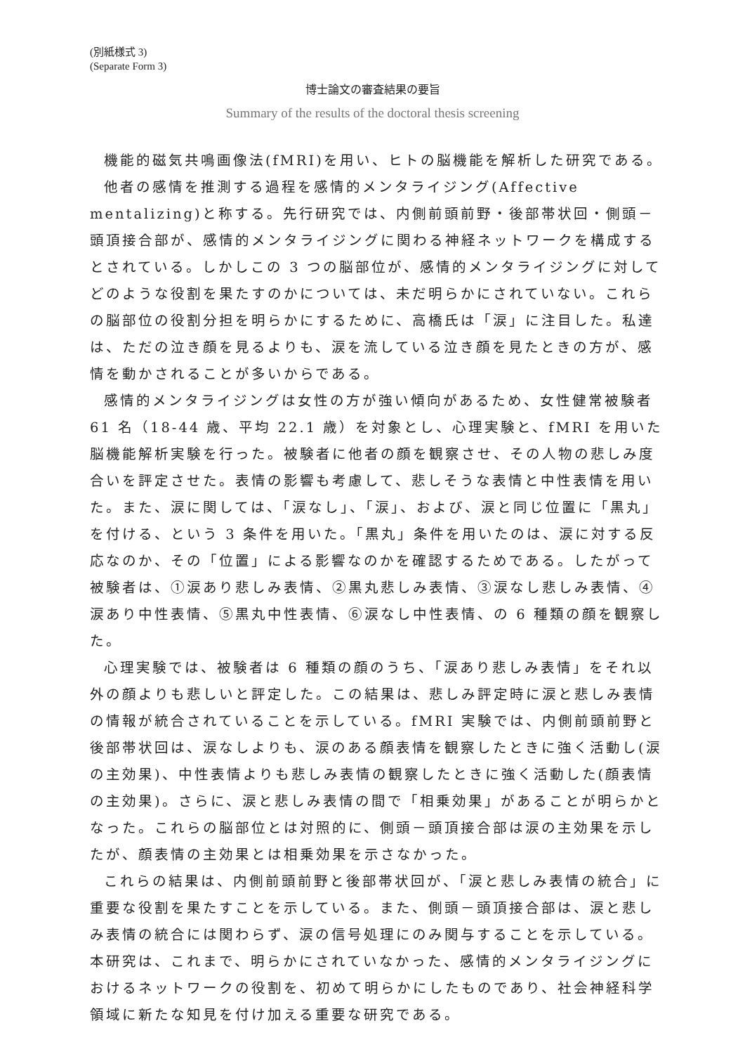(別紙様式 3)
(Separate Form 3)
博士論文の審査結果の要旨
Summary of the results of the doctoral thesis screening
機能的磁気共鳴画像法(fMRI)を用い、ヒトの脳機能を解析した研究である。
他者の感情を推測する過程を感情的メンタライジング(Affective mentalizing)と称する。先行研究では、内側前頭前野・後部帯状回・側頭－頭頂接合部が、感情的メンタライジングに関わる神経ネットワークを構成するとされている。しかしこの 3 つの脳部位が、感情的メンタライジングに対してどのような役割を果たすのかについては、未だ明らかにされていない。これらの脳部位の役割分担を明らかにするために、高橋氏は「涙」に注目した。私達は、ただの泣き顔を見るよりも、涙を流している泣き顔を見たときの方が、感情を動かされることが多いからである。
感情的メンタライジングは女性の方が強い傾向があるため、女性健常被験者 61 名（18-44 歳、平均 22.1 歳）を対象とし、心理実験と、fMRI を用いた脳機能解析実験を行った。被験者に他者の顔を観察させ、その人物の悲しみ度合いを評定させた。表情の影響も考慮して、悲しそうな表情と中性表情を用いた。また、涙に関しては、「涙なし」、「涙」、および、涙と同じ位置に「黒丸」を付ける、という 3 条件を用いた。「黒丸」条件を用いたのは、涙に対する反応なのか、その「位置」による影響なのかを確認するためである。したがって被験者は、①涙あり悲しみ表情、②黒丸悲しみ表情、③涙なし悲しみ表情、④涙あり中性表情、⑤黒丸中性表情、⑥涙なし中性表情、の 6 種類の顔を観察した。
心理実験では、被験者は 6 種類の顔のうち、「涙あり悲しみ表情」をそれ以外の顔よりも悲しいと評定した。この結果は、悲しみ評定時に涙と悲しみ表情の情報が統合されていることを示している。fMRI 実験では、内側前頭前野と後部帯状回は、涙なしよりも、涙のある顔表情を観察したときに強く活動し(涙の主効果)、中性表情よりも悲しみ表情の観察したときに強く活動した(顔表情の主効果)。さらに、涙と悲しみ表情の間で「相乗効果」があることが明らかとなった。これらの脳部位とは対照的に、側頭－頭頂接合部は涙の主効果を示したが、顔表情の主効果とは相乗効果を示さなかった。
これらの結果は、内側前頭前野と後部帯状回が、「涙と悲しみ表情の統合」に重要な役割を果たすことを示している。また、側頭－頭頂接合部は、涙と悲しみ表情の統合には関わらず、涙の信号処理にのみ関与することを示している。本研究は、これまで、明らかにされていなかった、感情的メンタライジングにおけるネットワークの役割を、初めて明らかにしたものであり、社会神経科学領域に新たな知見を付け加える重要な研究である。